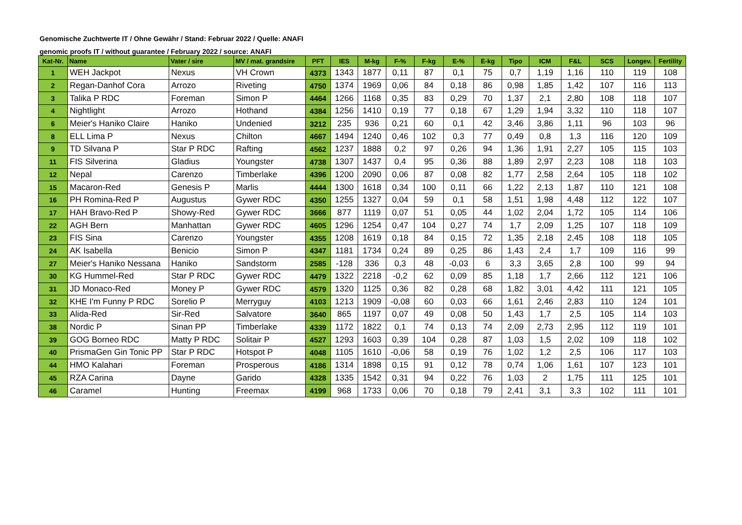Genomische Zuchtwerte IT / Ohne Gewähr / Stand: Februar 2022 / Quelle: ANAFI
genomic proofs IT / without guarantee / February 2022 / source: ANAFI
| Kat-Nr. | Name | Vater / sire | MV / mat. grandsire | PFT | IES | M-kg | F-% | F-kg | E-% | E-kg | Tipo | ICM | F&L | SCS | Longev. | Fertility |
| --- | --- | --- | --- | --- | --- | --- | --- | --- | --- | --- | --- | --- | --- | --- | --- | --- |
| 1 | WEH Jackpot | Nexus | VH Crown | 4373 | 1343 | 1877 | 0,11 | 87 | 0,1 | 75 | 0,7 | 1,19 | 1,16 | 110 | 119 | 108 |
| 2 | Regan-Danhof Cora | Arrozo | Riveting | 4750 | 1374 | 1969 | 0,06 | 84 | 0,18 | 86 | 0,98 | 1,85 | 1,42 | 107 | 116 | 113 |
| 3 | Talika P RDC | Foreman | Simon P | 4464 | 1266 | 1168 | 0,35 | 83 | 0,29 | 70 | 1,37 | 2,1 | 2,80 | 108 | 118 | 107 |
| 4 | Nightlight | Arrozo | Hothand | 4384 | 1256 | 1410 | 0,19 | 77 | 0,18 | 67 | 1,29 | 1,94 | 3,32 | 110 | 118 | 107 |
| 6 | Meier's Haniko Claire | Haniko | Undenied | 3212 | 235 | 936 | 0,21 | 60 | 0,1 | 42 | 3,46 | 3,86 | 1,11 | 96 | 103 | 96 |
| 8 | ELL Lima P | Nexus | Chilton | 4667 | 1494 | 1240 | 0,46 | 102 | 0,3 | 77 | 0,49 | 0,8 | 1,3 | 116 | 120 | 109 |
| 9 | TD Silvana P | Star P RDC | Rafting | 4562 | 1237 | 1888 | 0,2 | 97 | 0,26 | 94 | 1,36 | 1,91 | 2,27 | 105 | 115 | 103 |
| 11 | FIS Silverina | Gladius | Youngster | 4738 | 1307 | 1437 | 0,4 | 95 | 0,36 | 88 | 1,89 | 2,97 | 2,23 | 108 | 118 | 103 |
| 12 | Nepal | Carenzo | Timberlake | 4396 | 1200 | 2090 | 0,06 | 87 | 0,08 | 82 | 1,77 | 2,58 | 2,64 | 105 | 118 | 102 |
| 15 | Macaron-Red | Genesis P | Marlis | 4444 | 1300 | 1618 | 0,34 | 100 | 0,11 | 66 | 1,22 | 2,13 | 1,87 | 110 | 121 | 108 |
| 16 | PH Romina-Red P | Augustus | Gywer RDC | 4350 | 1255 | 1327 | 0,04 | 59 | 0,1 | 58 | 1,51 | 1,98 | 4,48 | 112 | 122 | 107 |
| 17 | HAH Bravo-Red P | Showy-Red | Gywer RDC | 3666 | 877 | 1119 | 0,07 | 51 | 0,05 | 44 | 1,02 | 2,04 | 1,72 | 105 | 114 | 106 |
| 22 | AGH Bern | Manhattan | Gywer RDC | 4605 | 1296 | 1254 | 0,47 | 104 | 0,27 | 74 | 1,7 | 2,09 | 1,25 | 107 | 118 | 109 |
| 23 | FIS Sina | Carenzo | Youngster | 4355 | 1208 | 1619 | 0,18 | 84 | 0,15 | 72 | 1,35 | 2,18 | 2,45 | 108 | 118 | 105 |
| 24 | AK Isabella | Benicio | Simon P | 4347 | 1181 | 1734 | 0,24 | 89 | 0,25 | 86 | 1,43 | 2,4 | 1,7 | 109 | 116 | 99 |
| 27 | Meier's Haniko Nessana | Haniko | Sandstorm | 2585 | -128 | 336 | 0,3 | 48 | -0,03 | 6 | 3,3 | 3,65 | 2,8 | 100 | 99 | 94 |
| 30 | KG Hummel-Red | Star P RDC | Gywer RDC | 4479 | 1322 | 2218 | -0,2 | 62 | 0,09 | 85 | 1,18 | 1,7 | 2,66 | 112 | 121 | 106 |
| 31 | JD Monaco-Red | Money P | Gywer RDC | 4579 | 1320 | 1125 | 0,36 | 82 | 0,28 | 68 | 1,82 | 3,01 | 4,42 | 111 | 121 | 105 |
| 32 | KHE I'm Funny P RDC | Sorelio P | Merryguy | 4103 | 1213 | 1909 | -0,08 | 60 | 0,03 | 66 | 1,61 | 2,46 | 2,83 | 110 | 124 | 101 |
| 33 | Alida-Red | Sir-Red | Salvatore | 3640 | 865 | 1197 | 0,07 | 49 | 0,08 | 50 | 1,43 | 1,7 | 2,5 | 105 | 114 | 103 |
| 38 | Nordic P | Sinan PP | Timberlake | 4339 | 1172 | 1822 | 0,1 | 74 | 0,13 | 74 | 2,09 | 2,73 | 2,95 | 112 | 119 | 101 |
| 39 | GOG Borneo RDC | Matty P RDC | Solitair P | 4527 | 1293 | 1603 | 0,39 | 104 | 0,28 | 87 | 1,03 | 1,5 | 2,02 | 109 | 118 | 102 |
| 40 | PrismaGen Gin Tonic PP | Star P RDC | Hotspot P | 4048 | 1105 | 1610 | -0,06 | 58 | 0,19 | 76 | 1,02 | 1,2 | 2,5 | 106 | 117 | 103 |
| 44 | HMO Kalahari | Foreman | Prosperous | 4186 | 1314 | 1898 | 0,15 | 91 | 0,12 | 78 | 0,74 | 1,06 | 1,61 | 107 | 123 | 101 |
| 45 | RZA Carina | Dayne | Garido | 4328 | 1335 | 1542 | 0,31 | 94 | 0,22 | 76 | 1,03 | 2 | 1,75 | 111 | 125 | 101 |
| 46 | Caramel | Hunting | Freemax | 4199 | 968 | 1733 | 0,06 | 70 | 0,18 | 79 | 2,41 | 3,1 | 3,3 | 102 | 111 | 101 |